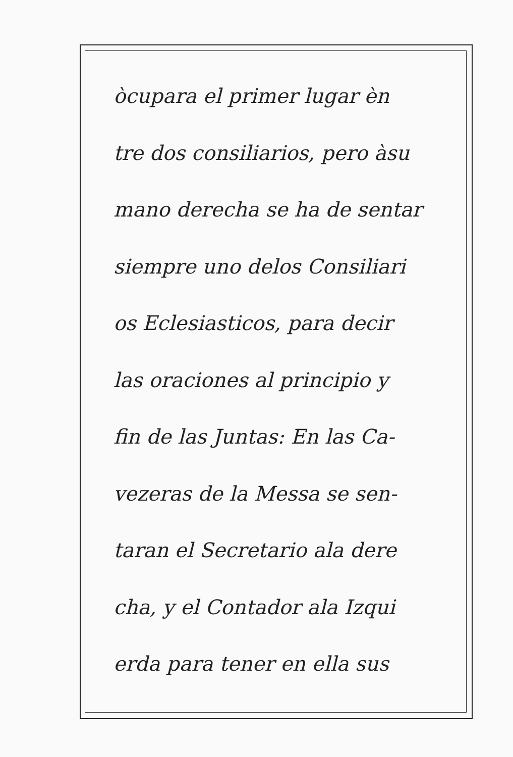òcupara el primer lugar èn
tre dos consiliarios, pero àsu
mano derecha se ha de sentar
siempre uno delos Consiliari
os Eclesiasticos, para decir
las oraciones al principio y
fin de las Juntas: En las Ca-
vezeras de la Messa se sen-
taran el Secretario ala dere
cha, y el Contador ala Izqui
erda para tener en ella sus